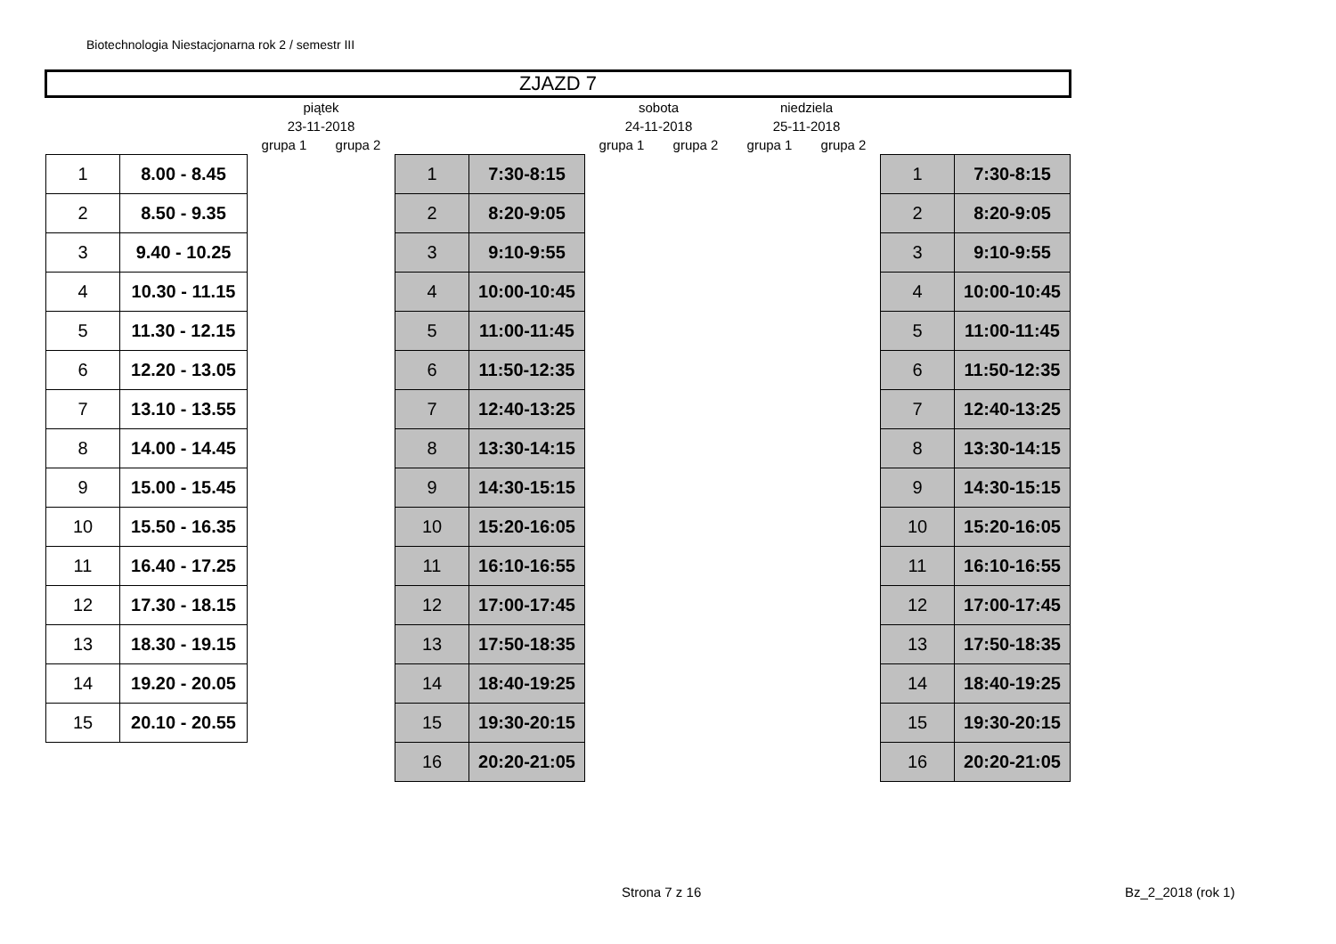Biotechnologia Niestacjonarna rok 2 / semestr III
| ZJAZD 7 | | | | | | | | | | | |
| | | piątek | | | | sobota | | niedziela | | | |
| | | 23-11-2018 | | | | 24-11-2018 | | 25-11-2018 | | | |
| | | grupa 1 | grupa 2 | | | grupa 1 | grupa 2 | grupa 1 | grupa 2 | | |
| 1 | 8.00 - 8.45 | | | 1 | 7:30-8:15 | | | | | 1 | 7:30-8:15 |
| 2 | 8.50 - 9.35 | | | 2 | 8:20-9:05 | | | | | 2 | 8:20-9:05 |
| 3 | 9.40 - 10.25 | | | 3 | 9:10-9:55 | | | | | 3 | 9:10-9:55 |
| 4 | 10.30 - 11.15 | | | 4 | 10:00-10:45 | | | | | 4 | 10:00-10:45 |
| 5 | 11.30 - 12.15 | | | 5 | 11:00-11:45 | | | | | 5 | 11:00-11:45 |
| 6 | 12.20 - 13.05 | | | 6 | 11:50-12:35 | | | | | 6 | 11:50-12:35 |
| 7 | 13.10 - 13.55 | | | 7 | 12:40-13:25 | | | | | 7 | 12:40-13:25 |
| 8 | 14.00 - 14.45 | | | 8 | 13:30-14:15 | | | | | 8 | 13:30-14:15 |
| 9 | 15.00 - 15.45 | | | 9 | 14:30-15:15 | | | | | 9 | 14:30-15:15 |
| 10 | 15.50 - 16.35 | | | 10 | 15:20-16:05 | | | | | 10 | 15:20-16:05 |
| 11 | 16.40 - 17.25 | | | 11 | 16:10-16:55 | | | | | 11 | 16:10-16:55 |
| 12 | 17.30 - 18.15 | | | 12 | 17:00-17:45 | | | | | 12 | 17:00-17:45 |
| 13 | 18.30 - 19.15 | | | 13 | 17:50-18:35 | | | | | 13 | 17:50-18:35 |
| 14 | 19.20 - 20.05 | | | 14 | 18:40-19:25 | | | | | 14 | 18:40-19:25 |
| 15 | 20.10 - 20.55 | | | 15 | 19:30-20:15 | | | | | 15 | 19:30-20:15 |
| | | | | 16 | 20:20-21:05 | | | | | 16 | 20:20-21:05 |
Strona 7 z 16 Bz_2_2018 (rok 1)